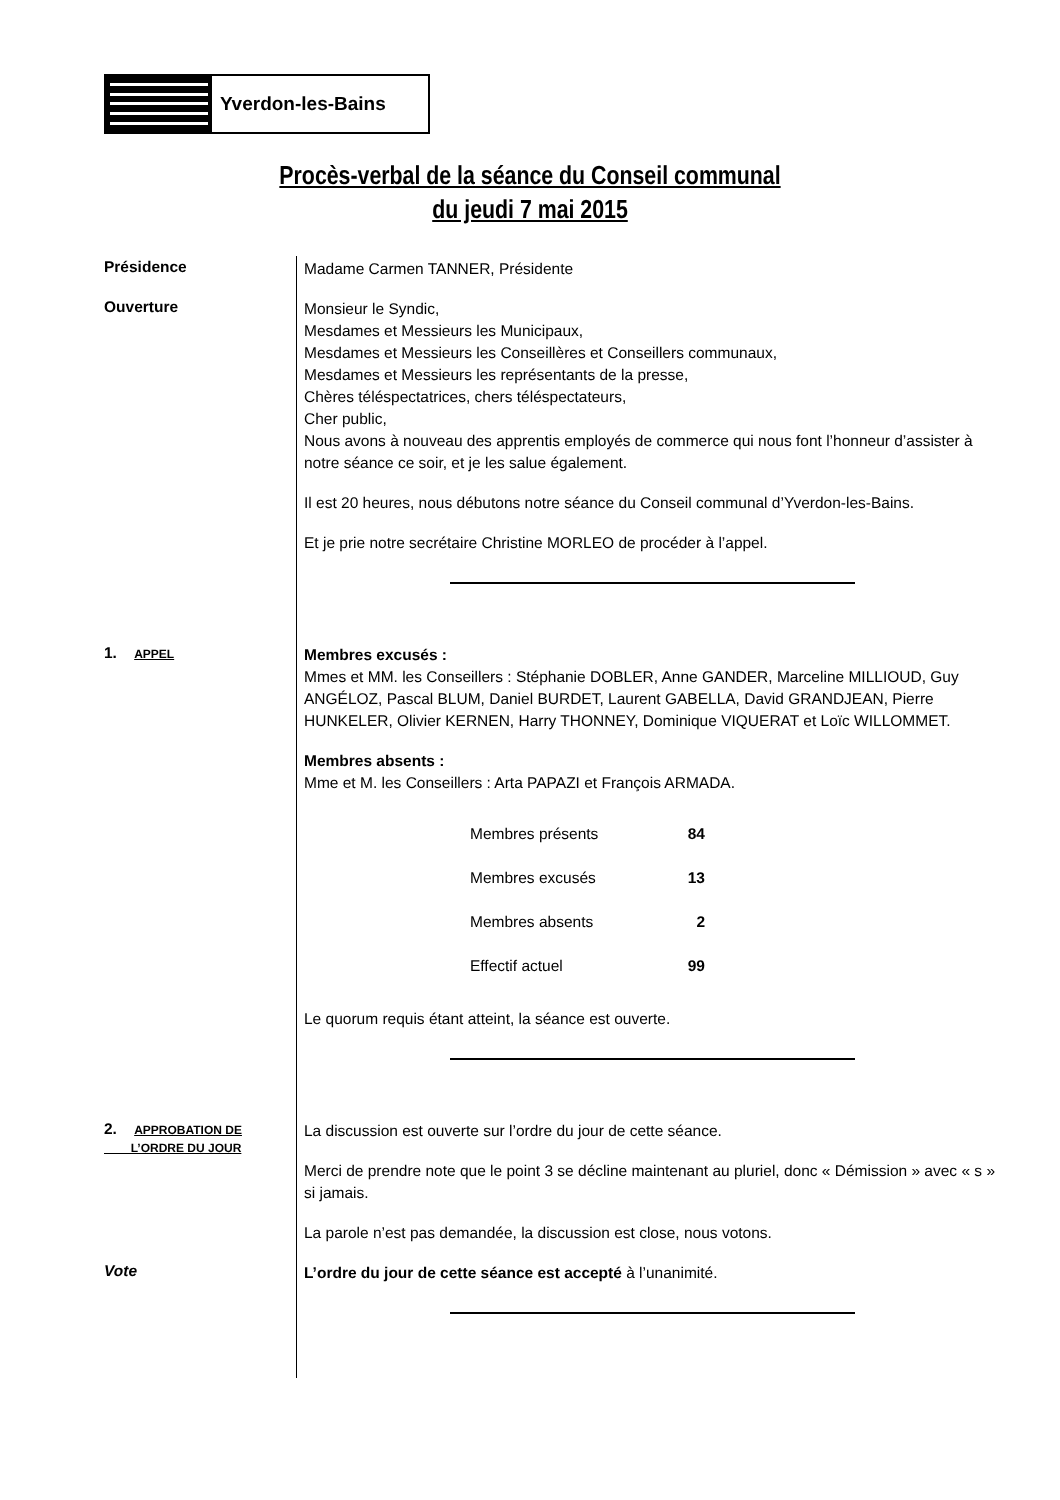Yverdon-les-Bains
Procès-verbal de la séance du Conseil communal
du jeudi 7 mai 2015
Présidence
Madame Carmen TANNER, Présidente
Ouverture
Monsieur le Syndic,
Mesdames et Messieurs les Municipaux,
Mesdames et Messieurs les Conseillères et Conseillers communaux,
Mesdames et Messieurs les représentants de la presse,
Chères téléspectatrices, chers téléspectateurs,
Cher public,
Nous avons à nouveau des apprentis employés de commerce qui nous font l’honneur d’assister à notre séance ce soir, et je les salue également.
Il est 20 heures, nous débutons notre séance du Conseil communal d’Yverdon-les-Bains.
Et je prie notre secrétaire Christine MORLEO de procéder à l’appel.
1. APPEL
Membres excusés :
Mmes et MM. les Conseillers : Stéphanie DOBLER, Anne GANDER, Marceline MILLIOUD, Guy ANGÉLOZ, Pascal BLUM, Daniel BURDET, Laurent GABELLA, David GRANDJEAN, Pierre HUNKELER, Olivier KERNEN, Harry THONNEY, Dominique VIQUERAT et Loïc WILLOMMET.
Membres absents :
Mme et M. les Conseillers : Arta PAPAZI et François ARMADA.
| Membres présents | 84 |
| Membres excusés | 13 |
| Membres absents | 2 |
| Effectif actuel | 99 |
Le quorum requis étant atteint, la séance est ouverte.
2. APPROBATION DE
L’ORDRE DU JOUR
La discussion est ouverte sur l’ordre du jour de cette séance.
Merci de prendre note que le point 3 se décline maintenant au pluriel, donc « Démission » avec « s » si jamais.
La parole n’est pas demandée, la discussion est close, nous votons.
Vote
L’ordre du jour de cette séance est accepté à l’unanimité.